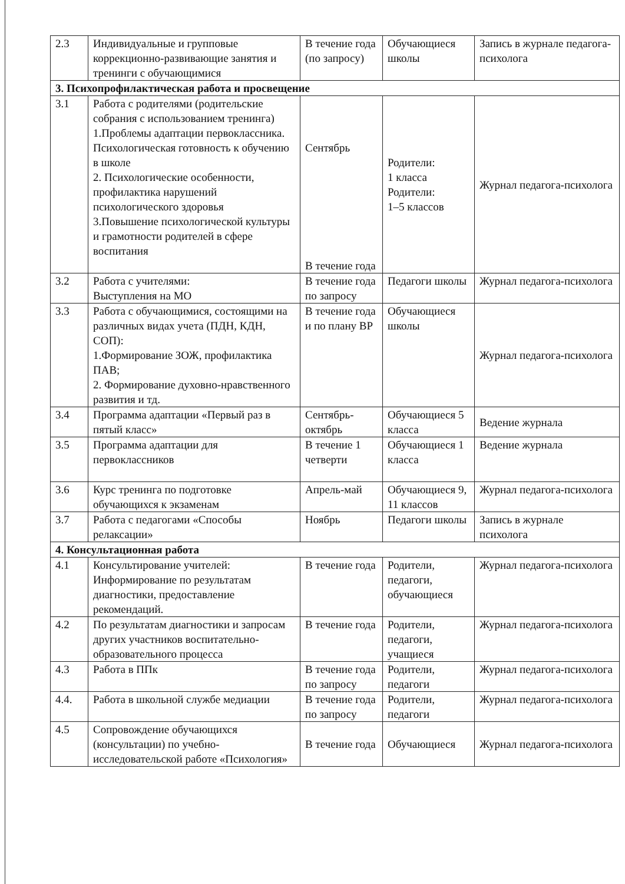| 2.3 | Индивидуальные и групповые коррекционно-развивающие занятия и тренинги с обучающимися | В течение года (по запросу) | Обучающиеся школы | Запись в журнале педагога-психолога |
| 3. Психопрофилактическая работа и просвещение | | | | |
| 3.1 | Работа с родителями (родительские собрания с использованием тренинга) 1.Проблемы адаптации первоклассника. Психологическая готовность к обучению в школе 2. Психологические особенности, профилактика нарушений психологического здоровья 3.Повышение психологической культуры и грамотности родителей в сфере воспитания | Сентябрь В течение года | Родители: 1 класса Родители: 1–5 классов | Журнал педагога-психолога |
| 3.2 | Работа с учителями: Выступления на МО | В течение года по запросу | Педагоги школы | Журнал педагога-психолога |
| 3.3 | Работа с обучающимися, состоящими на различных видах учета (ПДН, КДН, СОП): 1.Формирование ЗОЖ, профилактика ПАВ; 2. Формирование духовно-нравственного развития и тд. | В течение года и по плану ВР | Обучающиеся школы | Журнал педагога-психолога |
| 3.4 | Программа адаптации «Первый раз в пятый класс» | Сентябрь-октябрь | Обучающиеся 5 класса | Ведение журнала |
| 3.5 | Программа адаптации для первоклассников | В течение 1 четверти | Обучающиеся 1 класса | Ведение журнала |
| 3.6 | Курс тренинга по подготовке обучающихся к экзаменам | Апрель-май | Обучающиеся 9, 11 классов | Журнал педагога-психолога |
| 3.7 | Работа с педагогами «Способы релаксации» | Ноябрь | Педагоги школы | Запись в журнале психолога |
| 4. Консультационная работа | | | | |
| 4.1 | Консультирование учителей: Информирование по результатам диагностики, предоставление рекомендаций. | В течение года | Родители, педагоги, обучающиеся | Журнал педагога-психолога |
| 4.2 | По результатам диагностики и запросам других участников воспитательно-образовательного процесса | В течение года | Родители, педагоги, учащиеся | Журнал педагога-психолога |
| 4.3 | Работа в ППк | В течение года по запросу | Родители, педагоги | Журнал педагога-психолога |
| 4.4. | Работа в школьной службе медиации | В течение года по запросу | Родители, педагоги | Журнал педагога-психолога |
| 4.5 | Сопровождение обучающихся (консультации) по учебно-исследовательской работе «Психология» | В течение года | Обучающиеся | Журнал педагога-психолога |